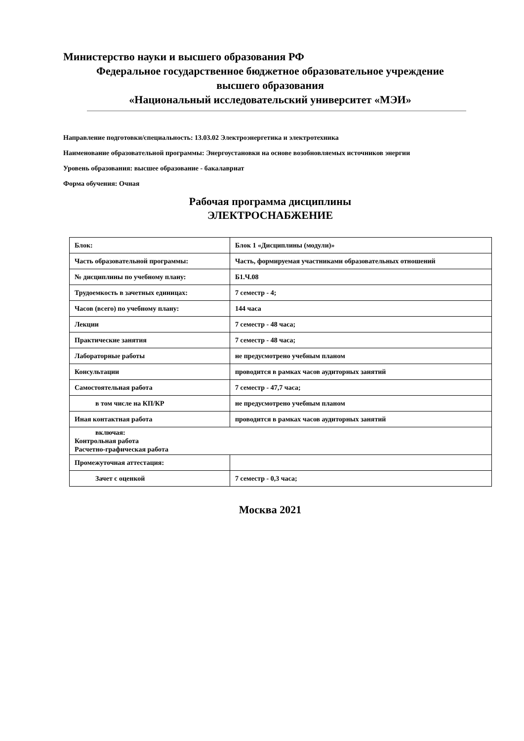Министерство науки и высшего образования РФ
Федеральное государственное бюджетное образовательное учреждение
высшего образования
«Национальный исследовательский университет «МЭИ»
Направление подготовки/специальность: 13.03.02 Электроэнергетика и электротехника
Наименование образовательной программы: Энергоустановки на основе возобновляемых источников энергии
Уровень образования: высшее образование - бакалавриат
Форма обучения: Очная
Рабочая программа дисциплины
ЭЛЕКТРОСНАБЖЕНИЕ
| Блок: | Блок 1 «Дисциплины (модули)» |
| Часть образовательной программы: | Часть, формируемая участниками образовательных отношений |
| № дисциплины по учебному плану: | Б1.Ч.08 |
| Трудоемкость в зачетных единицах: | 7 семестр - 4; |
| Часов (всего) по учебному плану: | 144 часа |
| Лекции | 7 семестр - 48 часа; |
| Практические занятия | 7 семестр - 48 часа; |
| Лабораторные работы | не предусмотрено учебным планом |
| Консультации | проводится в рамках часов аудиторных занятий |
| Самостоятельная работа | 7 семестр - 47,7 часа; |
| в том числе на КП/КР | не предусмотрено учебным планом |
| Иная контактная работа | проводится в рамках часов аудиторных занятий |
| включая: Контрольная работа Расчетно-графическая работа | |
| Промежуточная аттестация: | |
| Зачет с оценкой | 7 семестр - 0,3 часа; |
Москва 2021